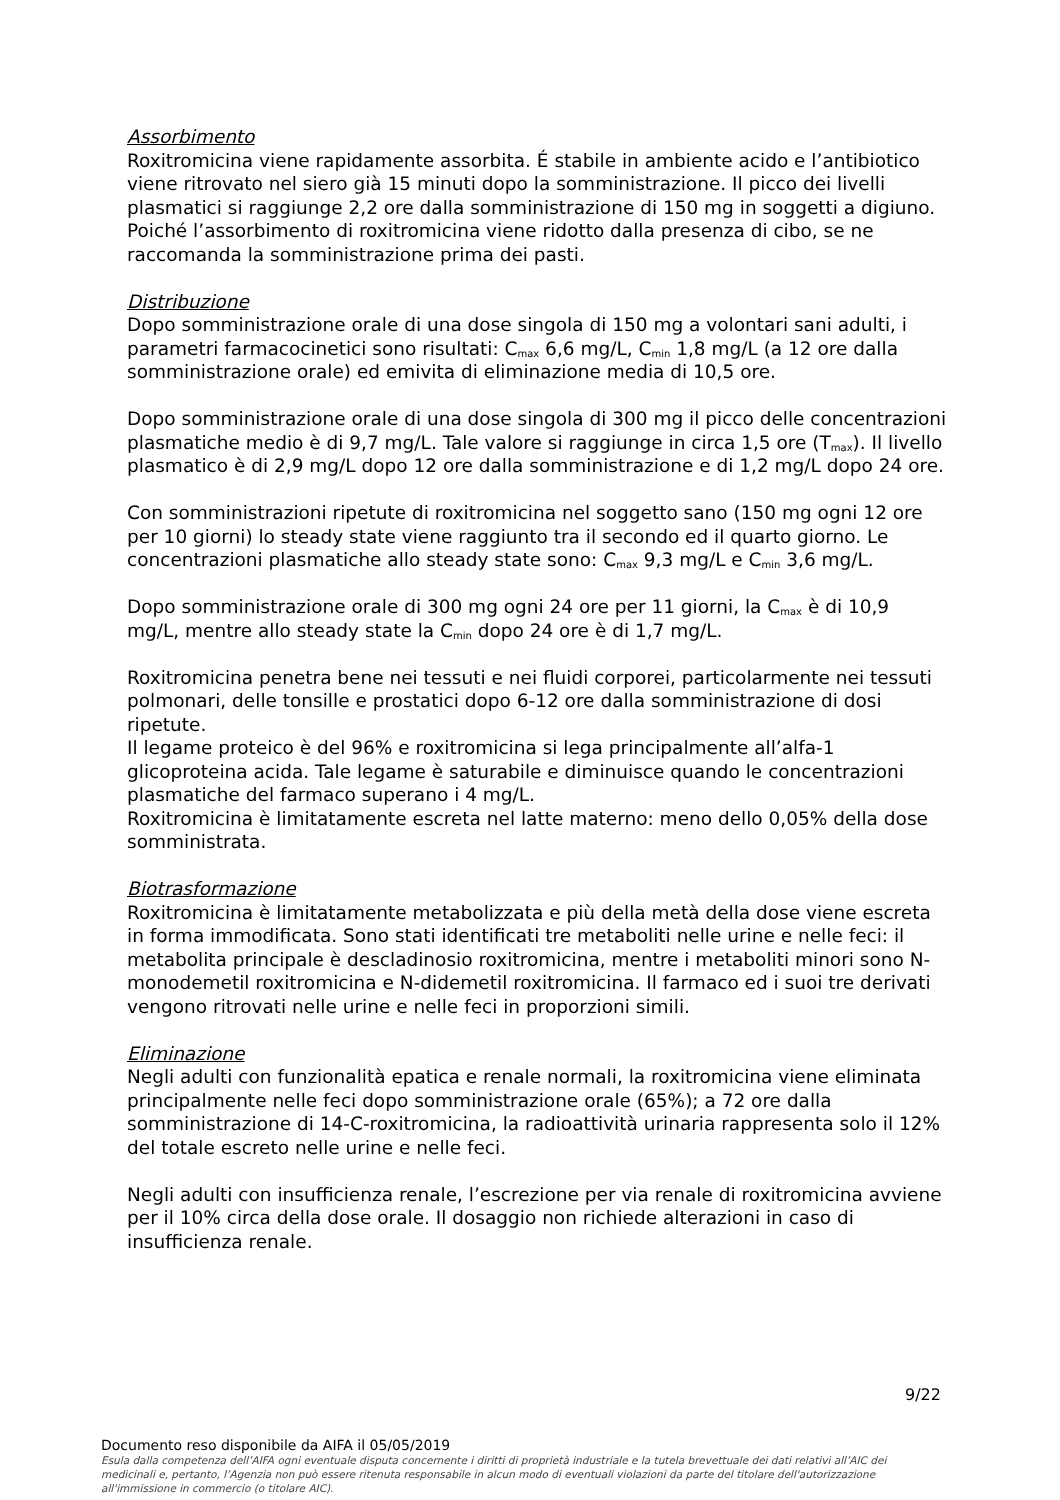Assorbimento
Roxitromicina viene rapidamente assorbita. É stabile in ambiente acido e l’antibiotico viene ritrovato nel siero già 15 minuti dopo la somministrazione. Il picco dei livelli plasmatici si raggiunge 2,2 ore dalla somministrazione di 150 mg in soggetti a digiuno. Poiché l’assorbimento di roxitromicina viene ridotto dalla presenza di cibo, se ne raccomanda la somministrazione prima dei pasti.
Distribuzione
Dopo somministrazione orale di una dose singola di 150 mg a volontari sani adulti, i parametri farmacocinetici sono risultati: C<sub>max</sub> 6,6 mg/L, C<sub>min</sub> 1,8 mg/L (a 12 ore dalla somministrazione orale) ed emivita di eliminazione media di 10,5 ore.
Dopo somministrazione orale di una dose singola di 300 mg il picco delle concentrazioni plasmatiche medio è di 9,7 mg/L. Tale valore si raggiunge in circa 1,5 ore (T<sub>max</sub>). Il livello plasmatico è di 2,9 mg/L dopo 12 ore dalla somministrazione e di 1,2 mg/L dopo 24 ore.
Con somministrazioni ripetute di roxitromicina nel soggetto sano (150 mg ogni 12 ore per 10 giorni) lo steady state viene raggiunto tra il secondo ed il quarto giorno. Le concentrazioni plasmatiche allo steady state sono: C<sub>max</sub> 9,3 mg/L e C<sub>min</sub> 3,6 mg/L.
Dopo somministrazione orale di 300 mg ogni 24 ore per 11 giorni, la C<sub>max</sub> è di 10,9 mg/L, mentre allo steady state la C<sub>min</sub> dopo 24 ore è di 1,7 mg/L.
Roxitromicina penetra bene nei tessuti e nei fluidi corporei, particolarmente nei tessuti polmonari, delle tonsille e prostatici dopo 6-12 ore dalla somministrazione di dosi ripetute.
Il legame proteico è del 96% e roxitromicina si lega principalmente all’alfa-1 glicoproteina acida. Tale legame è saturabile e diminuisce quando le concentrazioni plasmatiche del farmaco superano i 4 mg/L.
Roxitromicina è limitatamente escreta nel latte materno: meno dello 0,05% della dose somministrata.
Biotrasformazione
Roxitromicina è limitatamente metabolizzata e più della metà della dose viene escreta in forma immodificata. Sono stati identificati tre metaboliti nelle urine e nelle feci: il metabolita principale è descladinosio roxitromicina, mentre i metaboliti minori sono N-monodemetil roxitromicina e N-didemetil roxitromicina. Il farmaco ed i suoi tre derivati vengono ritrovati nelle urine e nelle feci in proporzioni simili.
Eliminazione
Negli adulti con funzionalità epatica e renale normali, la roxitromicina viene eliminata principalmente nelle feci dopo somministrazione orale (65%); a 72 ore dalla somministrazione di 14-C-roxitromicina, la radioattività urinaria rappresenta solo il 12% del totale escreto nelle urine e nelle feci.
Negli adulti con insufficienza renale, l’escrezione per via renale di roxitromicina avviene per il 10% circa della dose orale. Il dosaggio non richiede alterazioni in caso di insufficienza renale.
9/22
Documento reso disponibile da AIFA il 05/05/2019
Esula dalla competenza dell’AIFA ogni eventuale disputa concernente i diritti di proprietà industriale e la tutela brevettuale dei dati relativi all’AIC dei medicinali e, pertanto, l’Agenzia non può essere ritenuta responsabile in alcun modo di eventuali violazioni da parte del titolare dell'autorizzazione all'immissione in commercio (o titolare AIC).